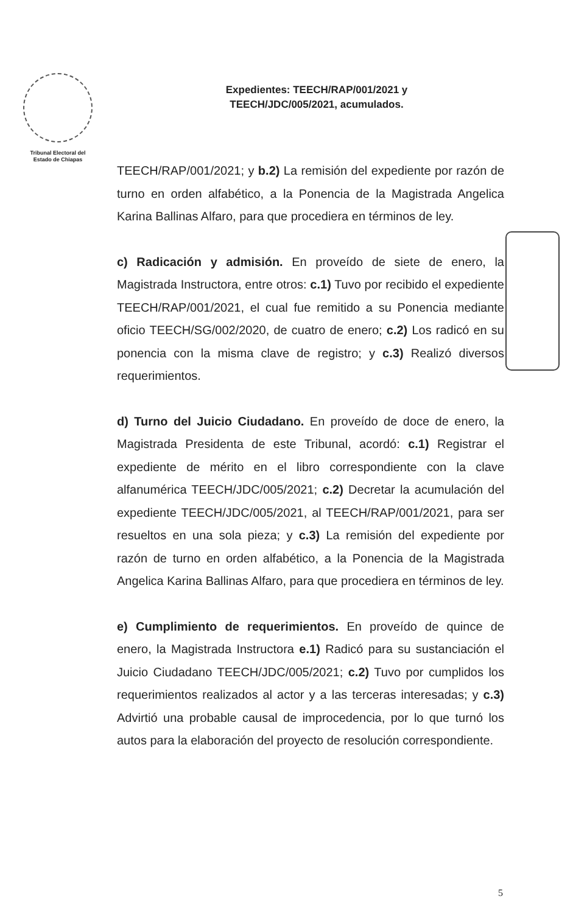Tribunal Electoral del
Estado de Chiapas
Expedientes: TEECH/RAP/001/2021 y
TEECH/JDC/005/2021, acumulados.
TEECH/RAP/001/2021; y b.2) La remisión del expediente por razón de turno en orden alfabético, a la Ponencia de la Magistrada Angelica Karina Ballinas Alfaro, para que procediera en términos de ley.
c) Radicación y admisión. En proveído de siete de enero, la Magistrada Instructora, entre otros: c.1) Tuvo por recibido el expediente TEECH/RAP/001/2021, el cual fue remitido a su Ponencia mediante oficio TEECH/SG/002/2020, de cuatro de enero; c.2) Los radicó en su ponencia con la misma clave de registro; y c.3) Realizó diversos requerimientos.
d) Turno del Juicio Ciudadano. En proveído de doce de enero, la Magistrada Presidenta de este Tribunal, acordó: c.1) Registrar el expediente de mérito en el libro correspondiente con la clave alfanumérica TEECH/JDC/005/2021; c.2) Decretar la acumulación del expediente TEECH/JDC/005/2021, al TEECH/RAP/001/2021, para ser resueltos en una sola pieza; y c.3) La remisión del expediente por razón de turno en orden alfabético, a la Ponencia de la Magistrada Angelica Karina Ballinas Alfaro, para que procediera en términos de ley.
e) Cumplimiento de requerimientos. En proveído de quince de enero, la Magistrada Instructora e.1) Radicó para su sustanciación el Juicio Ciudadano TEECH/JDC/005/2021; c.2) Tuvo por cumplidos los requerimientos realizados al actor y a las terceras interesadas; y c.3) Advirtió una probable causal de improcedencia, por lo que turnó los autos para la elaboración del proyecto de resolución correspondiente.
5